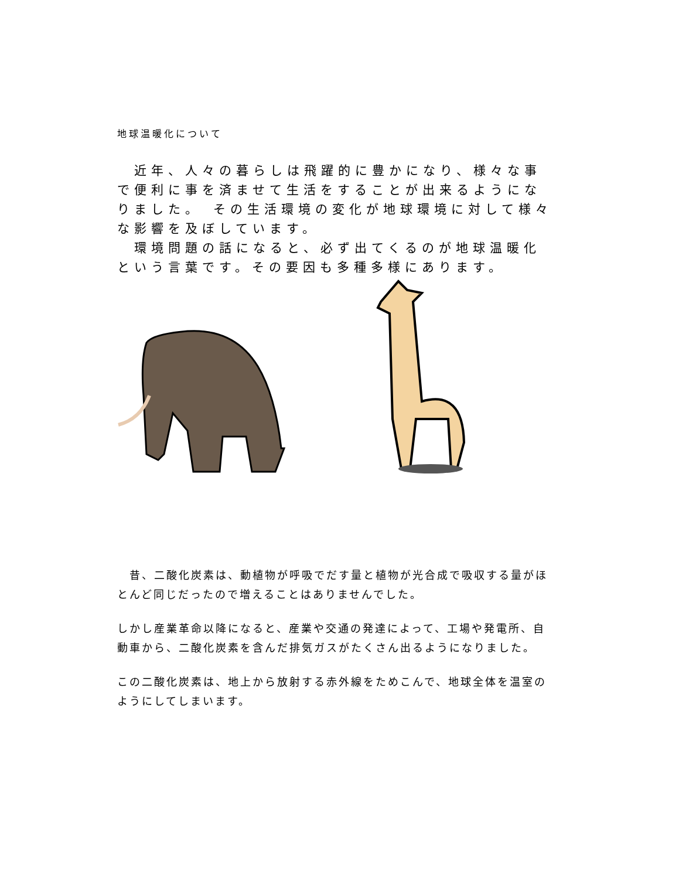地球温暖化について
　近年、人々の暮らしは飛躍的に豊かになり、様々な事で便利に事を済ませて生活をすることが出来るようになりました。　その生活環境の変化が地球環境に対して様々な影響を及ぼしています。
　環境問題の話になると、必ず出てくるのが地球温暖化という言葉です。その要因も多種多様にあります。
　昔、二酸化炭素は、動植物が呼吸でだす量と植物が光合成で吸収する量がほとんど同じだったので増えることはありませんでした。
しかし産業革命以降になると、産業や交通の発達によって、工場や発電所、自動車から、二酸化炭素を含んだ排気ガスがたくさん出るようになりました。
この二酸化炭素は、地上から放射する赤外線をためこんで、地球全体を温室のようにしてしまいます。